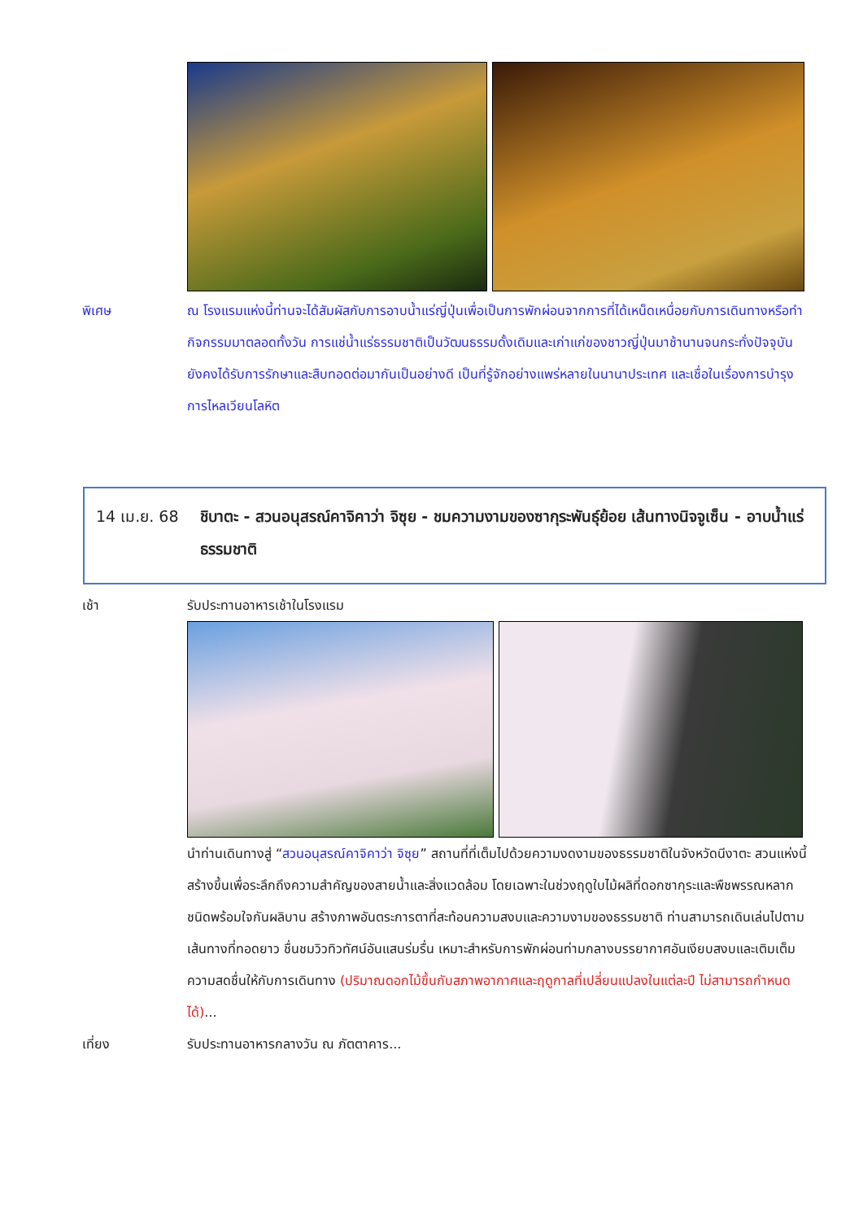พิเศษ ณ โรงแรมแห่งนี้ท่านจะได้สัมผัสกับการอาบน้ำแร่ญี่ปุ่นเพื่อเป็นการพักผ่อนจากการที่ได้เหน็ดเหนื่อยกับการเดินทางหรือทำกิจกรรมมาตลอดทั้งวัน การแช่น้ำแร่ธรรมชาติเป็นวัฒนธรรมดั้งเดิมและเก่าแก่ของชาวญี่ปุ่นมาช้านานจนกระทั่งปัจจุบัน ยังคงได้รับการรักษาและสืบทอดต่อมากันเป็นอย่างดี เป็นที่รู้จักอย่างแพร่หลายในนานาประเทศ และเชื่อในเรื่องการบำรุงการไหลเวียนโลหิต
14 เม.ย. 68 ชิบาตะ - สวนอนุสรณ์คาจิคาว่า จิซุย - ชมความงามของซากุระพันธุ์ย้อย เส้นทางนิจจูเซ็น - อาบน้ำแร่ธรรมชาติ
เช้า รับประทานอาหารเช้าในโรงแรม
นำท่านเดินทางสู่ “สวนอนุสรณ์คาจิคาว่า จิซุย” สถานที่ที่เต็มไปด้วยความงดงามของธรรมชาติในจังหวัดนีงาตะ สวนแห่งนี้สร้างขึ้นเพื่อระลึกถึงความสำคัญของสายน้ำและสิ่งแวดล้อม โดยเฉพาะในช่วงฤดูใบไม้ผลิที่ดอกซากุระและพืชพรรณหลากชนิดพร้อมใจกันผลิบาน สร้างภาพอันตระการตาที่สะท้อนความสงบและความงามของธรรมชาติ ท่านสามารถเดินเล่นไปตามเส้นทางที่ทอดยาว ชื่นชมวิวทิวทัศน์อันแสนร่มรื่น เหมาะสำหรับการพักผ่อนท่ามกลางบรรยากาศอันเงียบสงบและเติมเต็มความสดชื่นให้กับการเดินทาง (ปริมาณดอกไม้ขึ้นกับสภาพอากาศและฤดูกาลที่เปลี่ยนแปลงในแต่ละปี ไม่สามารถกำหนดได้)...
เที่ยง รับประทานอาหารกลางวัน ณ ภัตตาคาร...